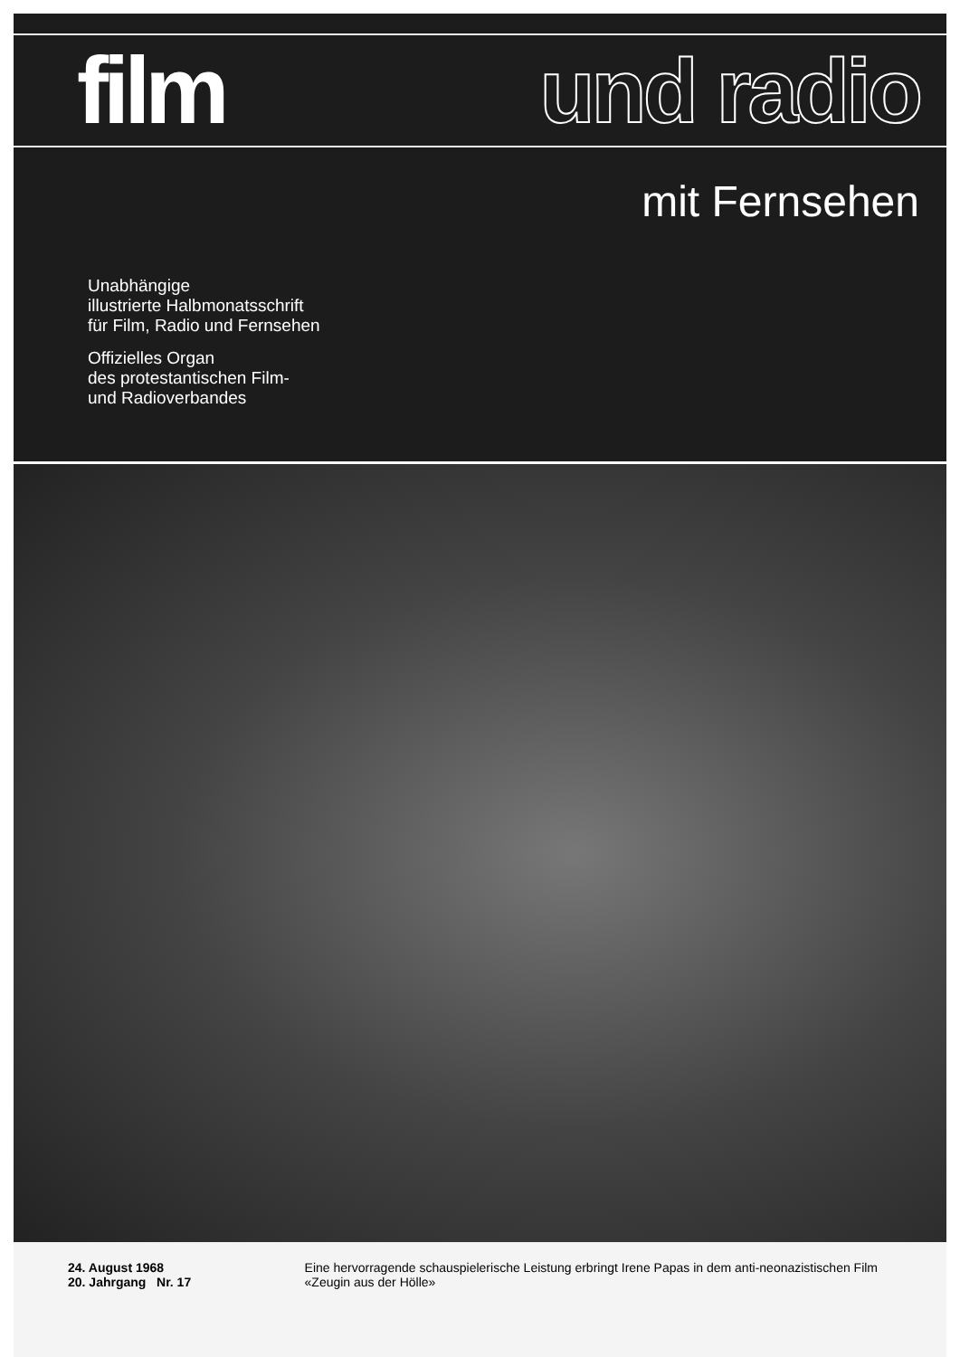film und radio
mit Fernsehen
Unabhängige
illustrierte Halbmonatsschrift
für Film, Radio und Fernsehen
Offizielles Organ
des protestantischen Film-
und Radioverbandes
24. August 1968
20. Jahrgang Nr. 17
Eine hervorragende schauspielerische Leistung erbringt Irene Papas in dem anti-neonazistischen Film «Zeugin aus der Hölle»